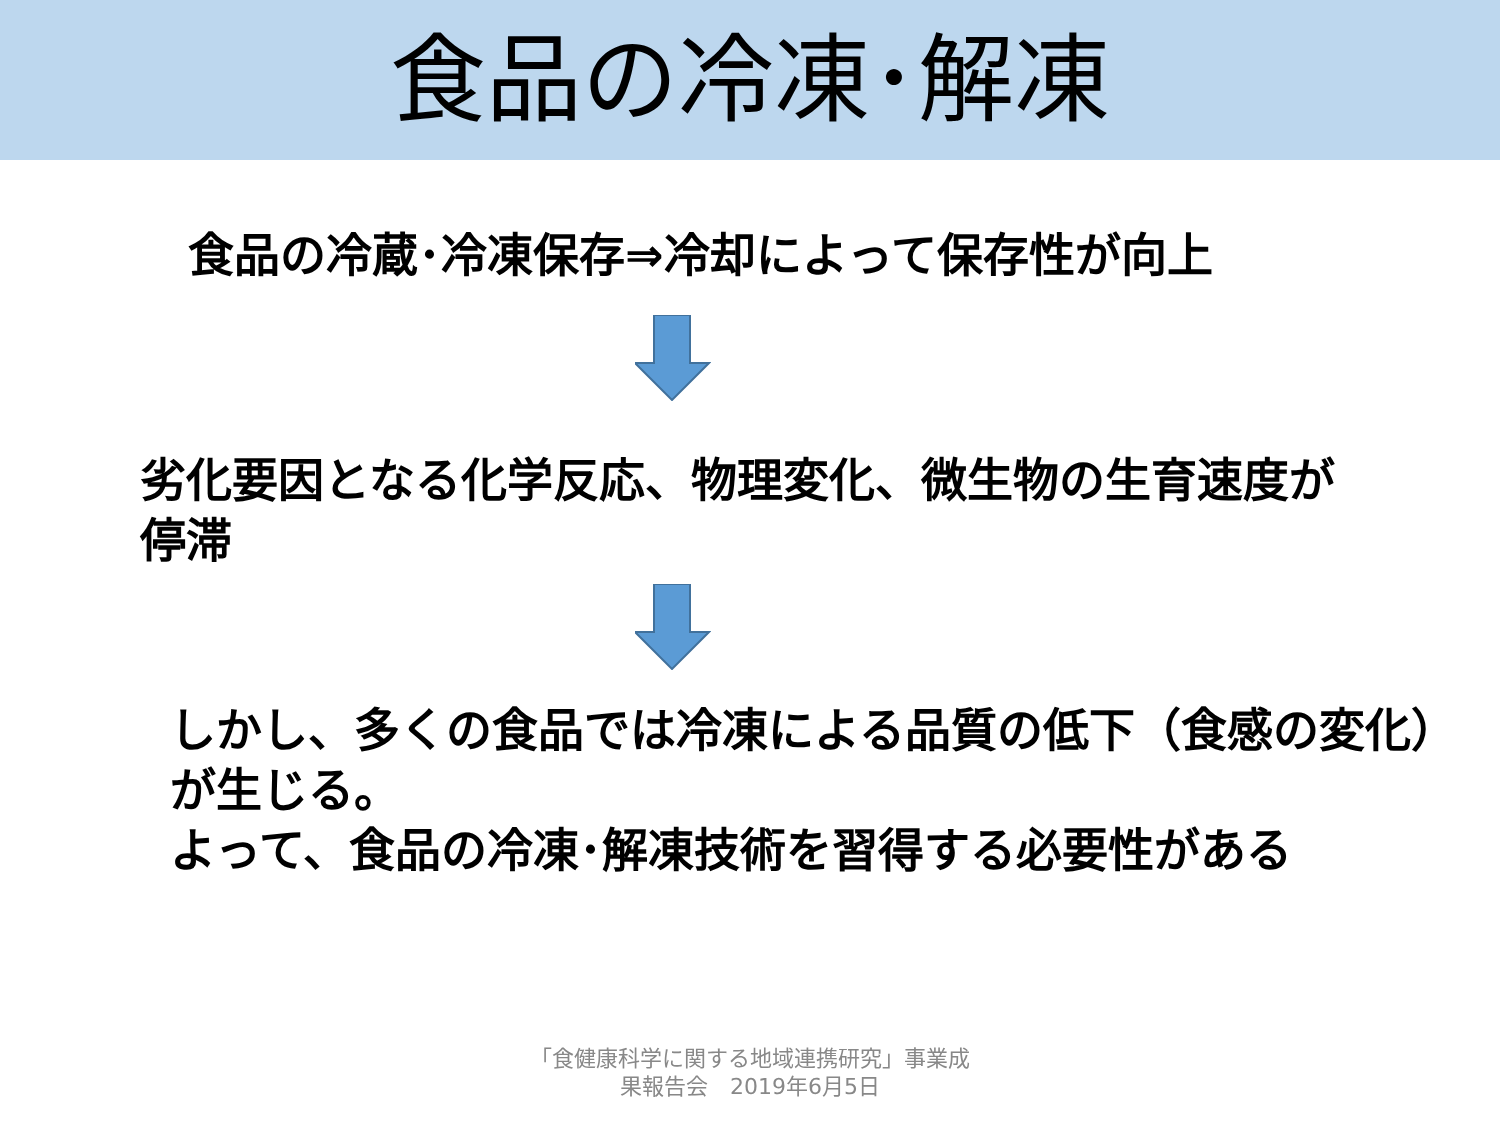食品の冷凍･解凍
食品の冷蔵･冷凍保存⇒冷却によって保存性が向上
劣化要因となる化学反応、物理変化、微生物の生育速度が停滞
しかし、多くの食品では冷凍による品質の低下（食感の変化）が生じる。
よって、食品の冷凍･解凍技術を習得する必要性がある
「食健康科学に関する地域連携研究」事業成
果報告会　2019年6月5日